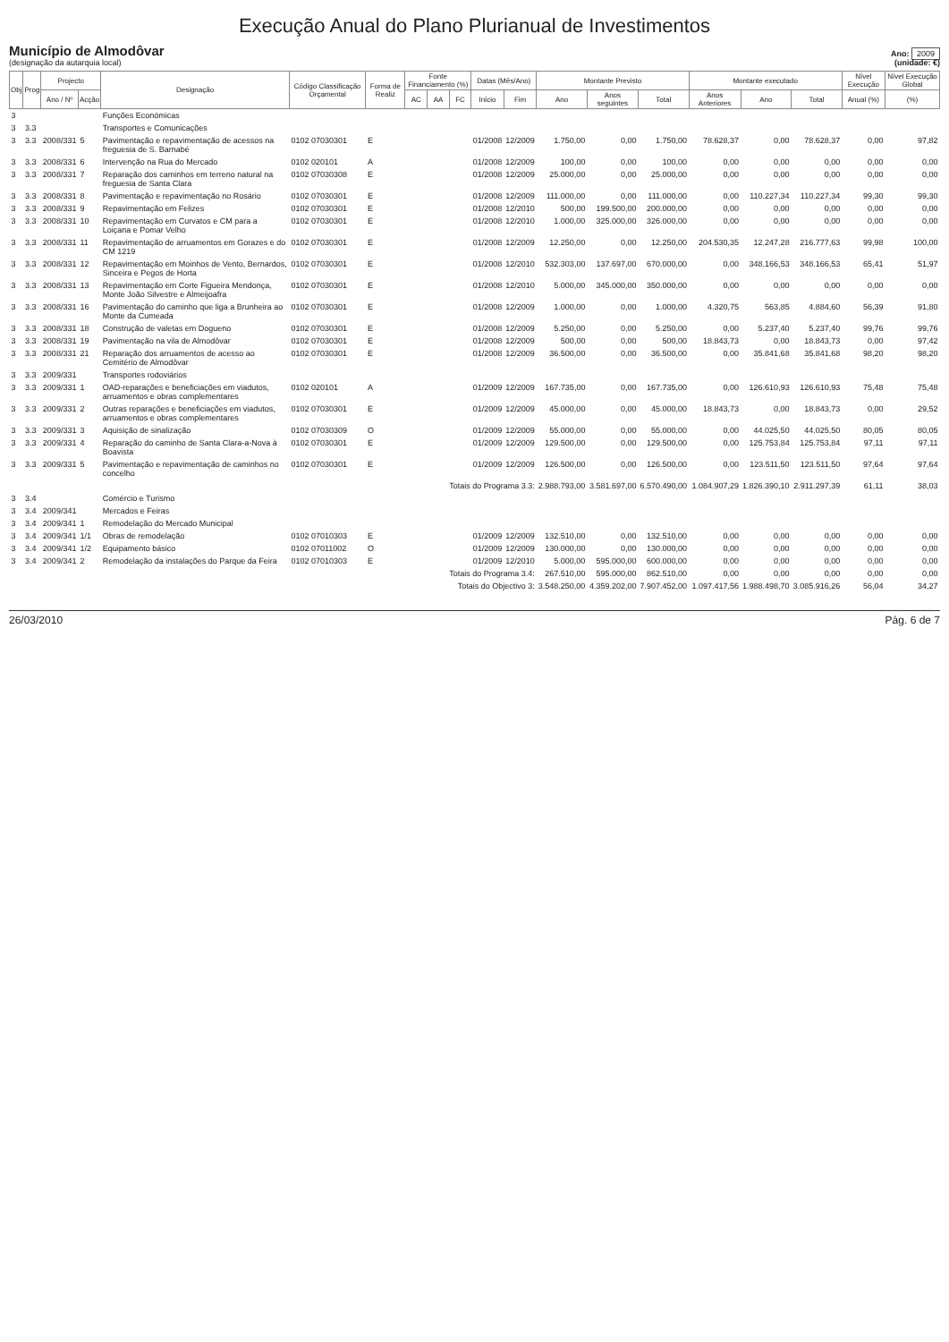Execução Anual do Plano Plurianual de Investimentos
Município de Almodôvar
(designação da autarquia local)
Ano: 2009
(unidade: €)
| Obj | Prog | Projecto | | Designação | Código Classificação Orçamental | Forma de Realiz | Fonte Financiamento (%) | | | Datas (Mês/Ano) | | Montante Previsto | | | Montante executado | | | Nível Execução | Nível Execução Global |
| --- | --- | --- | --- | --- | --- | --- | --- | --- | --- | --- | --- | --- | --- | --- | --- | --- | --- | --- | --- |
| | | Ano / Nº | Acção | | | | AC | AA | FC | Início | Fim | Ano | Anos seguintes | Total | Anos Anteriores | Ano | Total | Anual (%) | (%) |
| 3 | | | | Funções Económicas | | | | | | | | | | | | | | | |
| 3 | 3.3 | | | Transportes e Comunicações | | | | | | | | | | | | | | | |
| 3 | 3.3 | 2008/331 | 5 | Pavimentação e repavimentação de acessos na freguesia de S. Barnabé | 0102 07030301 | E | | | | 01/2008 | 12/2009 | 1.750,00 | 0,00 | 1.750,00 | 78.628,37 | 0,00 | 78.628,37 | 0,00 | 97,82 |
| 3 | 3.3 | 2008/331 | 6 | Intervenção na Rua do Mercado | 0102 020101 | A | | | | 01/2008 | 12/2009 | 100,00 | 0,00 | 100,00 | 0,00 | 0,00 | 0,00 | 0,00 | 0,00 |
| 3 | 3.3 | 2008/331 | 7 | Reparação dos caminhos em terreno natural na freguesia de Santa Clara | 0102 07030308 | E | | | | 01/2008 | 12/2009 | 25.000,00 | 0,00 | 25.000,00 | 0,00 | 0,00 | 0,00 | 0,00 | 0,00 |
| 3 | 3.3 | 2008/331 | 8 | Pavimentação e repavimentação no Rosário | 0102 07030301 | E | | | | 01/2008 | 12/2009 | 111.000,00 | 0,00 | 111.000,00 | 0,00 | 110.227,34 | 110.227,34 | 99,30 | 99,30 |
| 3 | 3.3 | 2008/331 | 9 | Repavimentação em Felizes | 0102 07030301 | E | | | | 01/2008 | 12/2010 | 500,00 | 199.500,00 | 200.000,00 | 0,00 | 0,00 | 0,00 | 0,00 | 0,00 |
| 3 | 3.3 | 2008/331 | 10 | Repavimentação em Curvatos e CM para a Loiçana e Pomar Velho | 0102 07030301 | E | | | | 01/2008 | 12/2010 | 1.000,00 | 325.000,00 | 326.000,00 | 0,00 | 0,00 | 0,00 | 0,00 | 0,00 |
| 3 | 3.3 | 2008/331 | 11 | Repavimentação de arruamentos em Gorazes e do CM 1219 | 0102 07030301 | E | | | | 01/2008 | 12/2009 | 12.250,00 | 0,00 | 12.250,00 | 204.530,35 | 12.247,28 | 216.777,63 | 99,98 | 100,00 |
| 3 | 3.3 | 2008/331 | 12 | Repavimentação em Moinhos de Vento, Bernardos, Sinceira e Pegos de Horta | 0102 07030301 | E | | | | 01/2008 | 12/2010 | 532.303,00 | 137.697,00 | 670.000,00 | 0,00 | 348.166,53 | 348.166,53 | 65,41 | 51,97 |
| 3 | 3.3 | 2008/331 | 13 | Repavimentação em Corte Figueira Mendonça, Monte João Silvestre e Almeijoafra | 0102 07030301 | E | | | | 01/2008 | 12/2010 | 5.000,00 | 345.000,00 | 350.000,00 | 0,00 | 0,00 | 0,00 | 0,00 | 0,00 |
| 3 | 3.3 | 2008/331 | 16 | Pavimentação do caminho que liga a Brunheira ao Monte da Cumeada | 0102 07030301 | E | | | | 01/2008 | 12/2009 | 1.000,00 | 0,00 | 1.000,00 | 4.320,75 | 563,85 | 4.884,60 | 56,39 | 91,80 |
| 3 | 3.3 | 2008/331 | 18 | Construção de valetas em Dogueno | 0102 07030301 | E | | | | 01/2008 | 12/2009 | 5.250,00 | 0,00 | 5.250,00 | 0,00 | 5.237,40 | 5.237,40 | 99,76 | 99,76 |
| 3 | 3.3 | 2008/331 | 19 | Pavimentação na vila de Almodôvar | 0102 07030301 | E | | | | 01/2008 | 12/2009 | 500,00 | 0,00 | 500,00 | 18.843,73 | 0,00 | 18.843,73 | 0,00 | 97,42 |
| 3 | 3.3 | 2008/331 | 21 | Reparação dos arruamentos de acesso ao Cemitério de Almodôvar | 0102 07030301 | E | | | | 01/2008 | 12/2009 | 36.500,00 | 0,00 | 36.500,00 | 0,00 | 35.841,68 | 35.841,68 | 98,20 | 98,20 |
| 3 | 3.3 | 2009/331 | | Transportes rodoviários | | | | | | | | | | | | | | | |
| 3 | 3.3 | 2009/331 | 1 | OAD-reparações e beneficiações em viadutos, arruamentos e obras complementares | 0102 020101 | A | | | | 01/2009 | 12/2009 | 167.735,00 | 0,00 | 167.735,00 | 0,00 | 126.610,93 | 126.610,93 | 75,48 | 75,48 |
| 3 | 3.3 | 2009/331 | 2 | Outras reparações e beneficiações em viadutos, arruamentos e obras complementares | 0102 07030301 | E | | | | 01/2009 | 12/2009 | 45.000,00 | 0,00 | 45.000,00 | 18.843,73 | 0,00 | 18.843,73 | 0,00 | 29,52 |
| 3 | 3.3 | 2009/331 | 3 | Aquisição de sinalização | 0102 07030309 | O | | | | 01/2009 | 12/2009 | 55.000,00 | 0,00 | 55.000,00 | 0,00 | 44.025,50 | 44.025,50 | 80,05 | 80,05 |
| 3 | 3.3 | 2009/331 | 4 | Reparação do caminho de Santa Clara-a-Nova à Boavista | 0102 07030301 | E | | | | 01/2009 | 12/2009 | 129.500,00 | 0,00 | 129.500,00 | 0,00 | 125.753,84 | 125.753,84 | 97,11 | 97,11 |
| 3 | 3.3 | 2009/331 | 5 | Pavimentação e repavimentação de caminhos no concelho | 0102 07030301 | E | | | | 01/2009 | 12/2009 | 126.500,00 | 0,00 | 126.500,00 | 0,00 | 123.511,50 | 123.511,50 | 97,64 | 97,64 |
| Totais do Programa 3.3: | | | | | | | | | | | | 2.988.793,00 | 3.581.697,00 | 6.570.490,00 | 1.084.907,29 | 1.826.390,10 | 2.911.297,39 | 61,11 | 38,03 |
| 3 | 3.4 | | | Comércio e Turismo | | | | | | | | | | | | | | | |
| 3 | 3.4 | 2009/341 | | Mercados e Feiras | | | | | | | | | | | | | | | |
| 3 | 3.4 | 2009/341 | 1 | Remodelação do Mercado Municipal | | | | | | | | | | | | | | | |
| 3 | 3.4 | 2009/341 | 1/1 | Obras de remodelação | 0102 07010303 | E | | | | 01/2009 | 12/2009 | 132.510,00 | 0,00 | 132.510,00 | 0,00 | 0,00 | 0,00 | 0,00 | 0,00 |
| 3 | 3.4 | 2009/341 | 1/2 | Equipamento básico | 0102 07011002 | O | | | | 01/2009 | 12/2009 | 130.000,00 | 0,00 | 130.000,00 | 0,00 | 0,00 | 0,00 | 0,00 | 0,00 |
| 3 | 3.4 | 2009/341 | 2 | Remodelação da instalações do Parque da Feira | 0102 07010303 | E | | | | 01/2009 | 12/2010 | 5.000,00 | 595.000,00 | 600.000,00 | 0,00 | 0,00 | 0,00 | 0,00 | 0,00 |
| Totais do Programa 3.4: | | | | | | | | | | | | 267.510,00 | 595.000,00 | 862.510,00 | 0,00 | 0,00 | 0,00 | 0,00 | 0,00 |
| Totais do Objectivo 3: | | | | | | | | | | | | 3.548.250,00 | 4.359.202,00 | 7.907.452,00 | 1.097.417,56 | 1.988.498,70 | 3.085.916,26 | 56,04 | 34,27 |
26/03/2010 Pág. 6 de 7